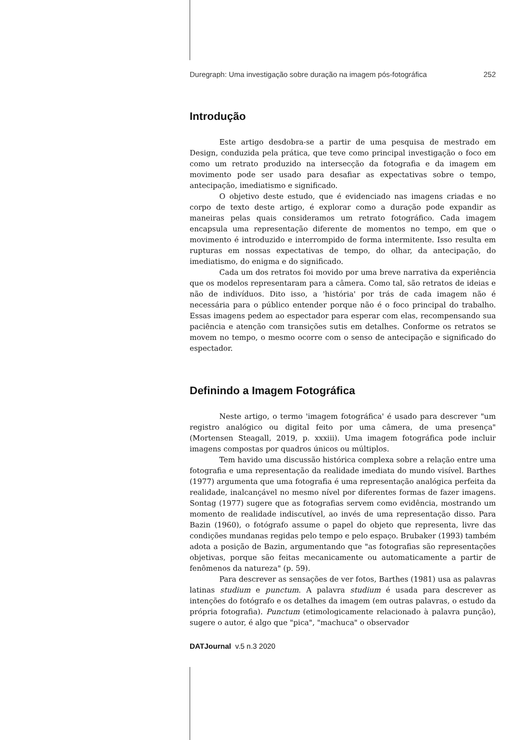Duregraph: Uma investigação sobre duração na imagem pós-fotográfica 252
Introdução
Este artigo desdobra-se a partir de uma pesquisa de mestrado em Design, conduzida pela prática, que teve como principal investigação o foco em como um retrato produzido na intersecção da fotografia e da imagem em movimento pode ser usado para desafiar as expectativas sobre o tempo, antecipação, imediatismo e significado.
O objetivo deste estudo, que é evidenciado nas imagens criadas e no corpo de texto deste artigo, é explorar como a duração pode expandir as maneiras pelas quais consideramos um retrato fotográfico. Cada imagem encapsula uma representação diferente de momentos no tempo, em que o movimento é introduzido e interrompido de forma intermitente. Isso resulta em rupturas em nossas expectativas de tempo, do olhar, da antecipação, do imediatismo, do enigma e do significado.
Cada um dos retratos foi movido por uma breve narrativa da experiência que os modelos representaram para a câmera. Como tal, são retratos de ideias e não de indivíduos. Dito isso, a 'história' por trás de cada imagem não é necessária para o público entender porque não é o foco principal do trabalho. Essas imagens pedem ao espectador para esperar com elas, recompensando sua paciência e atenção com transições sutis em detalhes. Conforme os retratos se movem no tempo, o mesmo ocorre com o senso de antecipação e significado do espectador.
Definindo a Imagem Fotográfica
Neste artigo, o termo 'imagem fotográfica' é usado para descrever "um registro analógico ou digital feito por uma câmera, de uma presença" (Mortensen Steagall, 2019, p. xxxiii). Uma imagem fotográfica pode incluir imagens compostas por quadros únicos ou múltiplos.
Tem havido uma discussão histórica complexa sobre a relação entre uma fotografia e uma representação da realidade imediata do mundo visível. Barthes (1977) argumenta que uma fotografia é uma representação analógica perfeita da realidade, inalcançável no mesmo nível por diferentes formas de fazer imagens. Sontag (1977) sugere que as fotografias servem como evidência, mostrando um momento de realidade indiscutível, ao invés de uma representação disso. Para Bazin (1960), o fotógrafo assume o papel do objeto que representa, livre das condições mundanas regidas pelo tempo e pelo espaço. Brubaker (1993) também adota a posição de Bazin, argumentando que "as fotografias são representações objetivas, porque são feitas mecanicamente ou automaticamente a partir de fenômenos da natureza" (p. 59).
Para descrever as sensações de ver fotos, Barthes (1981) usa as palavras latinas studium e punctum. A palavra studium é usada para descrever as intenções do fotógrafo e os detalhes da imagem (em outras palavras, o estudo da própria fotografia). Punctum (etimologicamente relacionado à palavra punção), sugere o autor, é algo que "pica", "machuca" o observador
DATJournal v.5 n.3 2020